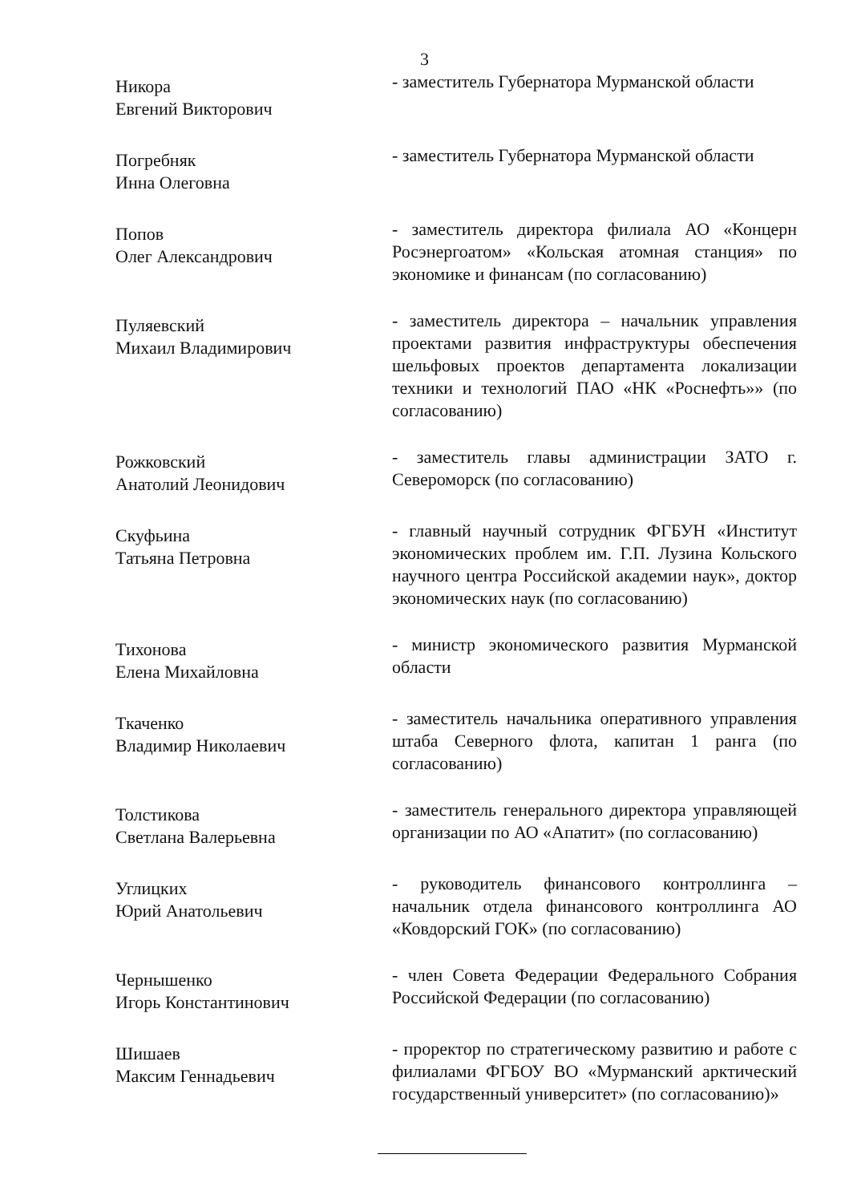3
Никора
Евгений Викторович
- заместитель Губернатора Мурманской области
Погребняк
Инна Олеговна
- заместитель Губернатора Мурманской области
Попов
Олег Александрович
- заместитель директора филиала АО «Концерн Росэнергоатом» «Кольская атомная станция» по экономике и финансам (по согласованию)
Пуляевский
Михаил Владимирович
- заместитель директора – начальник управления проектами развития инфраструктуры обеспечения шельфовых проектов департамента локализации техники и технологий ПАО «НК «Роснефть»» (по согласованию)
Рожковский
Анатолий Леонидович
- заместитель главы администрации ЗАТО г. Североморск (по согласованию)
Скуфьина
Татьяна Петровна
- главный научный сотрудник ФГБУН «Институт экономических проблем им. Г.П. Лузина Кольского научного центра Российской академии наук», доктор экономических наук (по согласованию)
Тихонова
Елена Михайловна
- министр экономического развития Мурманской области
Ткаченко
Владимир Николаевич
- заместитель начальника оперативного управления штаба Северного флота, капитан 1 ранга (по согласованию)
Толстикова
Светлана Валерьевна
- заместитель генерального директора управляющей организации по АО «Апатит» (по согласованию)
Углицких
Юрий Анатольевич
- руководитель финансового контроллинга – начальник отдела финансового контроллинга АО «Ковдорский ГОК» (по согласованию)
Чернышенко
Игорь Константинович
- член Совета Федерации Федерального Собрания Российской Федерации (по согласованию)
Шишаев
Максим Геннадьевич
- проректор по стратегическому развитию и работе с филиалами ФГБОУ ВО «Мурманский арктический государственный университет» (по согласованию)»